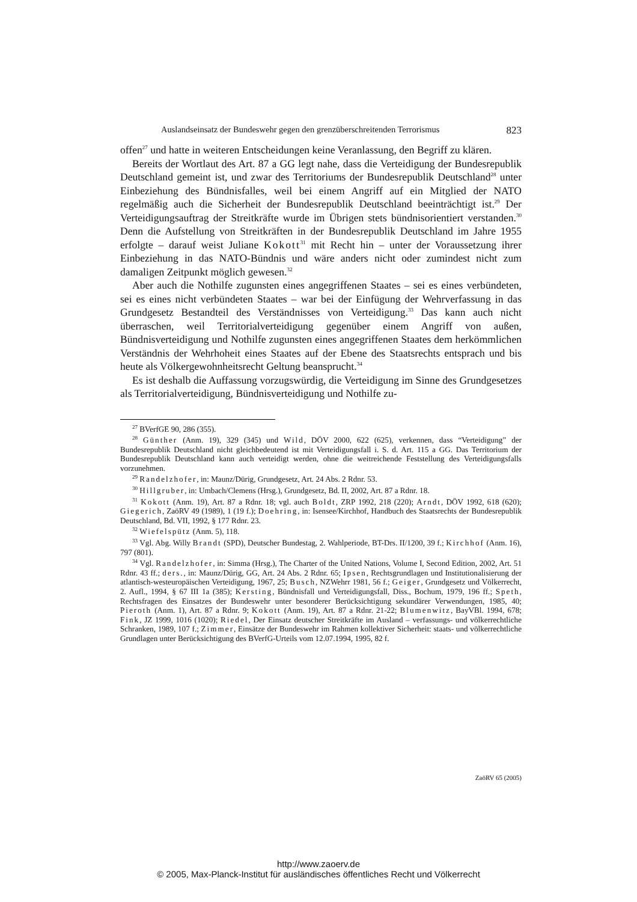Auslandseinsatz der Bundeswehr gegen den grenzüberschreitenden Terrorismus 823
offen<sup>27</sup> und hatte in weiteren Entscheidungen keine Veranlassung, den Begriff zu klären.
Bereits der Wortlaut des Art. 87 a GG legt nahe, dass die Verteidigung der Bundesrepublik Deutschland gemeint ist, und zwar des Territoriums der Bundesrepublik Deutschland<sup>28</sup> unter Einbeziehung des Bündnisfalles, weil bei einem Angriff auf ein Mitglied der NATO regelmäßig auch die Sicherheit der Bundesrepublik Deutschland beeinträchtigt ist.<sup>29</sup> Der Verteidigungsauftrag der Streitkräfte wurde im Übrigen stets bündnisorientiert verstanden.<sup>30</sup> Denn die Aufstellung von Streitkräften in der Bundesrepublik Deutschland im Jahre 1955 erfolgte – darauf weist Juliane Kokott<sup>31</sup> mit Recht hin – unter der Voraussetzung ihrer Einbeziehung in das NATO-Bündnis und wäre anders nicht oder zumindest nicht zum damaligen Zeitpunkt möglich gewesen.<sup>32</sup>
Aber auch die Nothilfe zugunsten eines angegriffenen Staates – sei es eines verbündeten, sei es eines nicht verbündeten Staates – war bei der Einfügung der Wehrverfassung in das Grundgesetz Bestandteil des Verständnisses von Verteidigung.<sup>33</sup> Das kann auch nicht überraschen, weil Territorialverteidigung gegenüber einem Angriff von außen, Bündnisverteidigung und Nothilfe zugunsten eines angegriffenen Staates dem herkömmlichen Verständnis der Wehrhoheit eines Staates auf der Ebene des Staatsrechts entsprach und bis heute als Völkergewohnheitsrecht Geltung beansprucht.<sup>34</sup>
Es ist deshalb die Auffassung vorzugswürdig, die Verteidigung im Sinne des Grundgesetzes als Territorialverteidigung, Bündnisverteidigung und Nothilfe zu-
<sup>27</sup> BVerfGE 90, 286 (355).
<sup>28</sup> Günther (Anm. 19), 329 (345) und Wild, DÖV 2000, 622 (625), verkennen, dass “Verteidigung” der Bundesrepublik Deutschland nicht gleichbedeutend ist mit Verteidigungsfall i. S. d. Art. 115 a GG. Das Territorium der Bundesrepublik Deutschland kann auch verteidigt werden, ohne die weitreichende Feststellung des Verteidigungsfalls vorzunehmen.
<sup>29</sup> Randelzhofer, in: Maunz/Dürig, Grundgesetz, Art. 24 Abs. 2 Rdnr. 53.
<sup>30</sup> Hillgruber, in: Umbach/Clemens (Hrsg.), Grundgesetz, Bd. II, 2002, Art. 87 a Rdnr. 18.
<sup>31</sup> Kokott (Anm. 19), Art. 87 a Rdnr. 18; vgl. auch Boldt, ZRP 1992, 218 (220); Arndt, DÖV 1992, 618 (620); Giegerich, ZaöRV 49 (1989), 1 (19 f.); Doehring, in: Isensee/Kirchhof, Handbuch des Staatsrechts der Bundesrepublik Deutschland, Bd. VII, 1992, § 177 Rdnr. 23.
<sup>32</sup> Wiefelspütz (Anm. 5), 118.
<sup>33</sup> Vgl. Abg. Willy Brandt (SPD), Deutscher Bundestag, 2. Wahlperiode, BT-Drs. II/1200, 39 f.; Kirchhof (Anm. 16), 797 (801).
<sup>34</sup> Vgl. Randelzhofer, in: Simma (Hrsg.), The Charter of the United Nations, Volume I, Second Edition, 2002, Art. 51 Rdnr. 43 ff.; ders., in: Maunz/Dürig, GG, Art. 24 Abs. 2 Rdnr. 65; Ipsen, Rechtsgrundlagen und Institutionalisierung der atlantisch-westeuropäischen Verteidigung, 1967, 25; Busch, NZWehrr 1981, 56 f.; Geiger, Grundgesetz und Völkerrecht, 2. Aufl., 1994, § 67 III 1a (385); Kersting, Bündnisfall und Verteidigungsfall, Diss., Bochum, 1979, 196 ff.; Speth, Rechtsfragen des Einsatzes der Bundeswehr unter besonderer Berücksichtigung sekundärer Verwendungen, 1985, 40; Pieroth (Anm. 1), Art. 87 a Rdnr. 9; Kokott (Anm. 19), Art. 87 a Rdnr. 21-22; Blumenwitz, BayVBl. 1994, 678; Fink, JZ 1999, 1016 (1020); Riedel, Der Einsatz deutscher Streitkräfte im Ausland – verfassungs- und völkerrechtliche Schranken, 1989, 107 f.; Zimmer, Einsätze der Bundeswehr im Rahmen kollektiver Sicherheit: staats- und völkerrechtliche Grundlagen unter Berücksichtigung des BVerfG-Urteils vom 12.07.1994, 1995, 82 f.
ZaöRV 65 (2005)
http://www.zaoerv.de
© 2005, Max-Planck-Institut für ausländisches öffentliches Recht und Völkerrecht